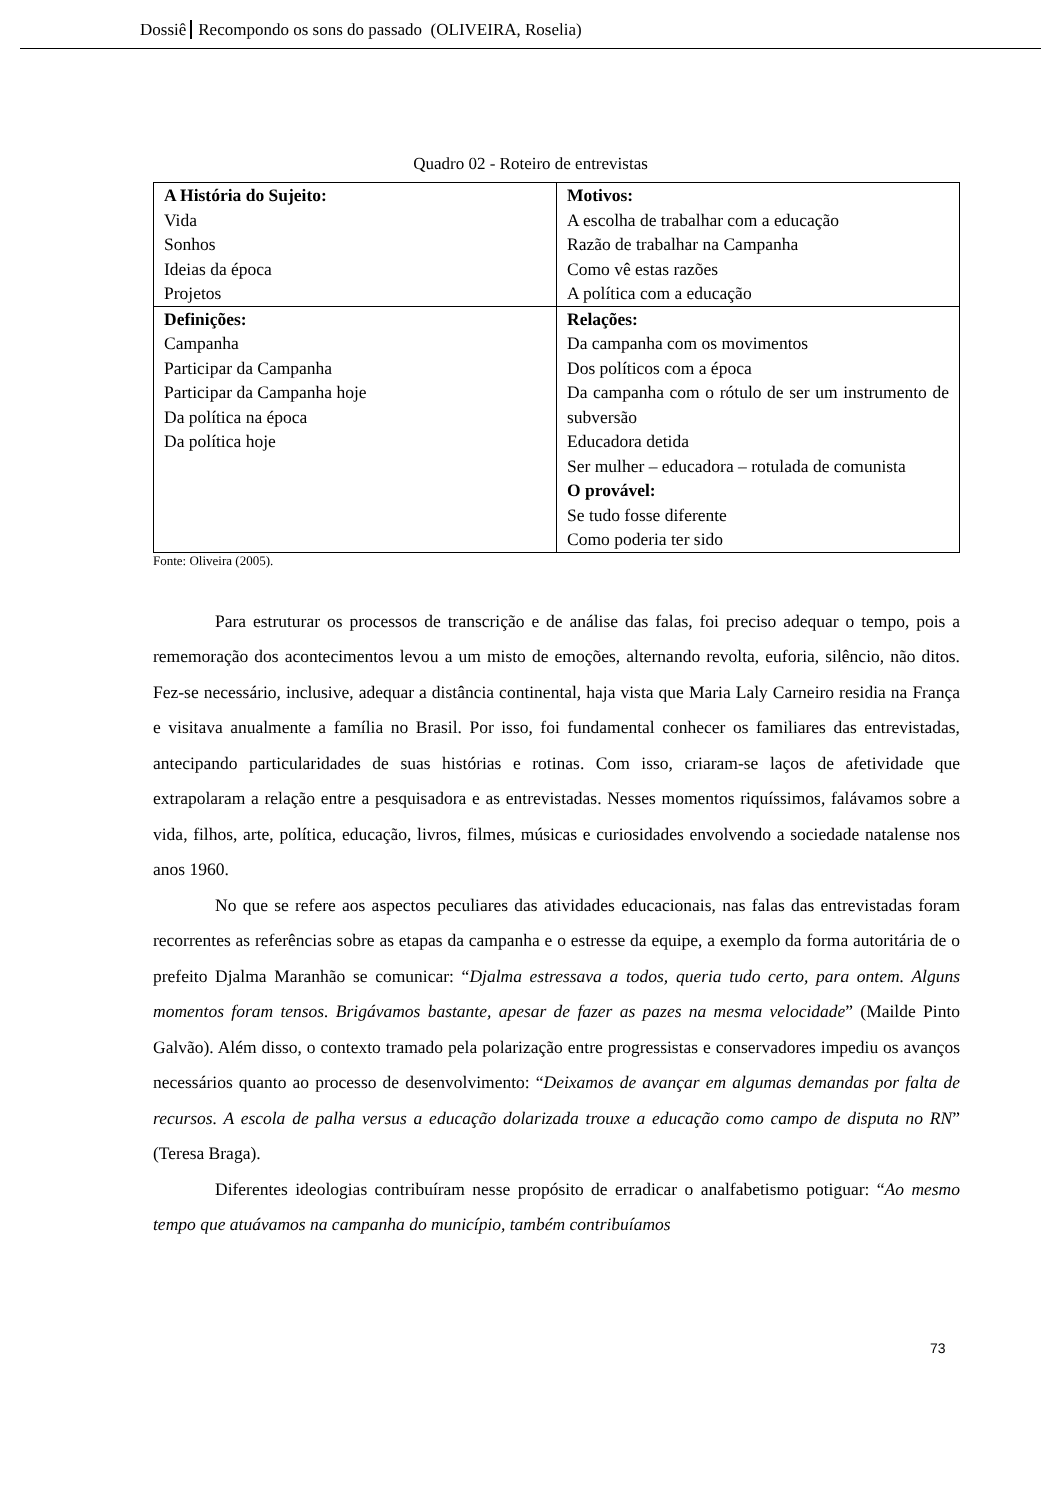Dossiê Recompondo os sons do passado (OLIVEIRA, Roselia)
Quadro 02 - Roteiro de entrevistas
| A História do Sujeito: Vida Sonhos Ideias da época Projetos | Motivos: A escolha de trabalhar com a educação Razão de trabalhar na Campanha Como vê estas razões A política com a educação |
| Definições: Campanha Participar da Campanha Participar da Campanha hoje Da política na época Da política hoje | Relações: Da campanha com os movimentos Dos políticos com a época Da campanha com o rótulo de ser um instrumento de subversão Educadora detida Ser mulher – educadora – rotulada de comunista O provável: Se tudo fosse diferente Como poderia ter sido |
Fonte: Oliveira (2005).
Para estruturar os processos de transcrição e de análise das falas, foi preciso adequar o tempo, pois a rememoração dos acontecimentos levou a um misto de emoções, alternando revolta, euforia, silêncio, não ditos. Fez-se necessário, inclusive, adequar a distância continental, haja vista que Maria Laly Carneiro residia na França e visitava anualmente a família no Brasil. Por isso, foi fundamental conhecer os familiares das entrevistadas, antecipando particularidades de suas histórias e rotinas. Com isso, criaram-se laços de afetividade que extrapolaram a relação entre a pesquisadora e as entrevistadas. Nesses momentos riquíssimos, falávamos sobre a vida, filhos, arte, política, educação, livros, filmes, músicas e curiosidades envolvendo a sociedade natalense nos anos 1960.
No que se refere aos aspectos peculiares das atividades educacionais, nas falas das entrevistadas foram recorrentes as referências sobre as etapas da campanha e o estresse da equipe, a exemplo da forma autoritária de o prefeito Djalma Maranhão se comunicar: “Djalma estressava a todos, queria tudo certo, para ontem. Alguns momentos foram tensos. Brigávamos bastante, apesar de fazer as pazes na mesma velocidade” (Mailde Pinto Galvão). Além disso, o contexto tramado pela polarização entre progressistas e conservadores impediu os avanços necessários quanto ao processo de desenvolvimento: “Deixamos de avançar em algumas demandas por falta de recursos. A escola de palha versus a educação dolarizada trouxe a educação como campo de disputa no RN” (Teresa Braga).
Diferentes ideologias contribuíram nesse propósito de erradicar o analfabetismo potiguar: “Ao mesmo tempo que atuávamos na campanha do município, também contribuíamos
73